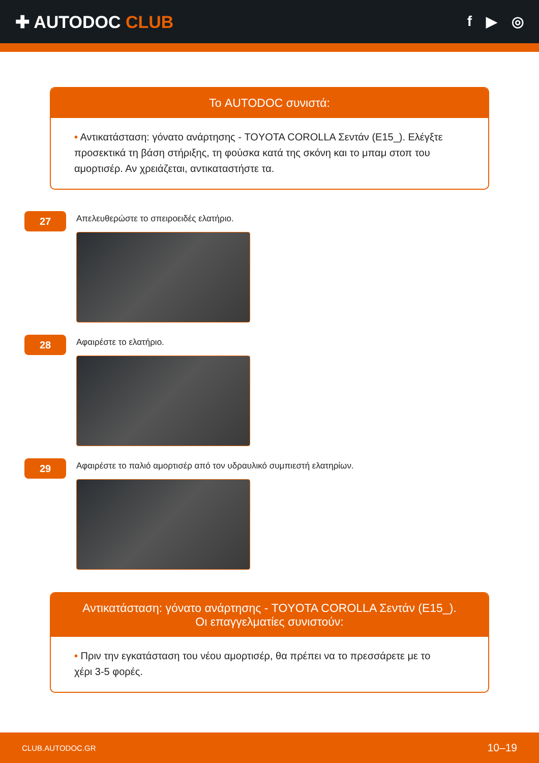✚ AUTODOC CLUB
f ▶ ◎
Το AUTODOC συνιστά:
• Αντικατάσταση: γόνατο ανάρτησης - TOYOTA COROLLA Σεντάν (E15_). Ελέγξτε προσεκτικά τη βάση στήριξης, τη φούσκα κατά της σκόνη και το μπαμ στοπ του αμορτισέρ. Αν χρειάζεται, αντικαταστήστε τα.
27
Απελευθερώστε το σπειροειδές ελατήριο.
28
Αφαιρέστε το ελατήριο.
29
Αφαιρέστε το παλιό αμορτισέρ από τον υδραυλικό συμπιεστή ελατηρίων.
Αντικατάσταση: γόνατο ανάρτησης - TOYOTA COROLLA Σεντάν (E15_).
Οι επαγγελματίες συνιστούν:
• Πριν την εγκατάσταση του νέου αμορτισέρ, θα πρέπει να το πρεσσάρετε με το χέρι 3-5 φορές.
CLUB.AUTODOC.GR 10–19